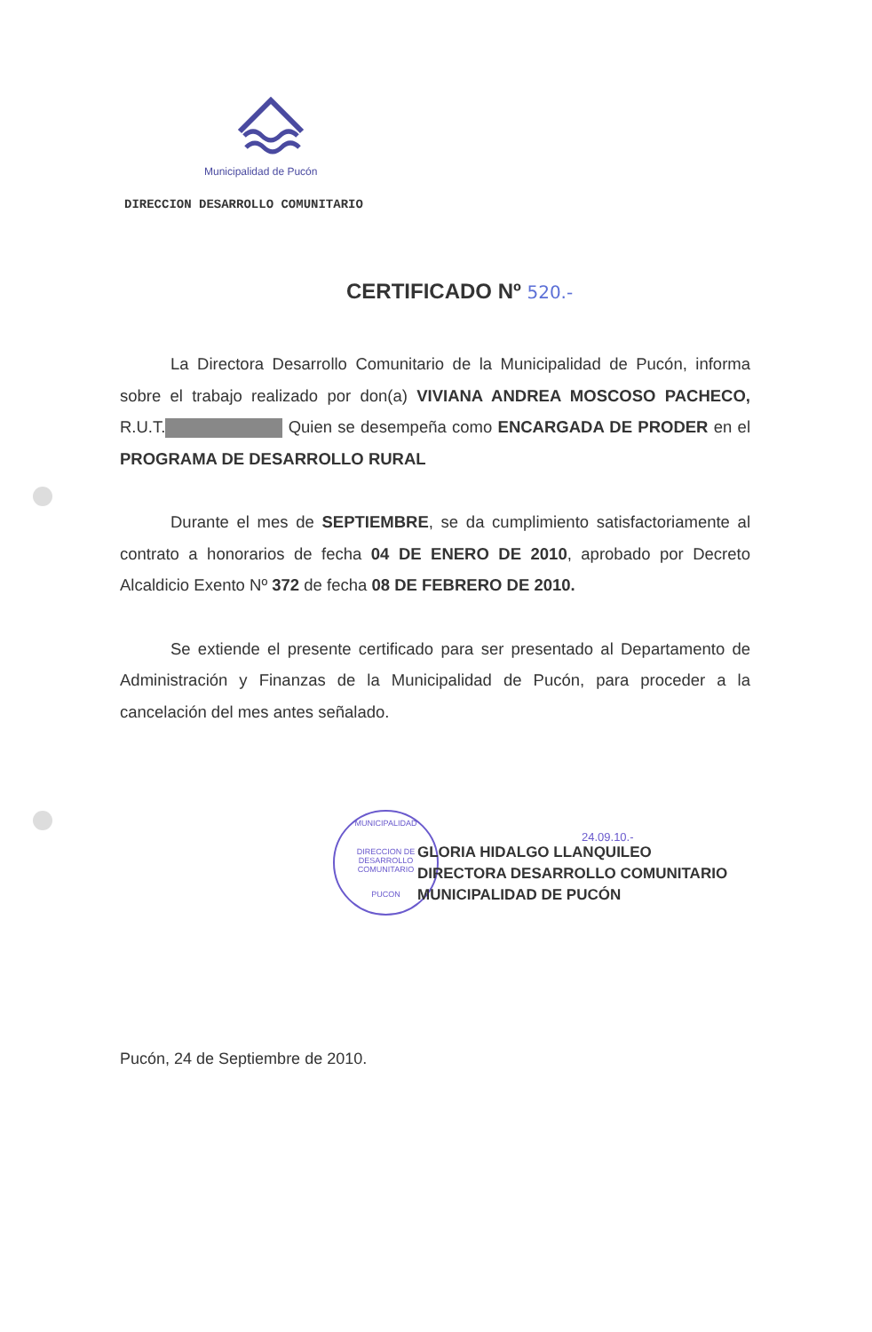Municipalidad de Pucón
DIRECCION DESARROLLO COMUNITARIO
CERTIFICADO Nº 520.-
La Directora Desarrollo Comunitario de la Municipalidad de Pucón, informa sobre el trabajo realizado por don(a) VIVIANA ANDREA MOSCOSO PACHECO, R.U.T. Quien se desempeña como ENCARGADA DE PRODER en el PROGRAMA DE DESARROLLO RURAL
Durante el mes de SEPTIEMBRE, se da cumplimiento satisfactoriamente al contrato a honorarios de fecha 04 DE ENERO DE 2010, aprobado por Decreto Alcaldicio Exento Nº 372 de fecha 08 DE FEBRERO DE 2010.
Se extiende el presente certificado para ser presentado al Departamento de Administración y Finanzas de la Municipalidad de Pucón, para proceder a la cancelación del mes antes señalado.
MUNICIPALIDAD
DIRECCION DE DESARROLLO COMUNITARIO
PUCON
24.09.10.-
GLORIA HIDALGO LLANQUILEO
DIRECTORA DESARROLLO COMUNITARIO
MUNICIPALIDAD DE PUCÓN
Pucón, 24 de Septiembre de 2010.